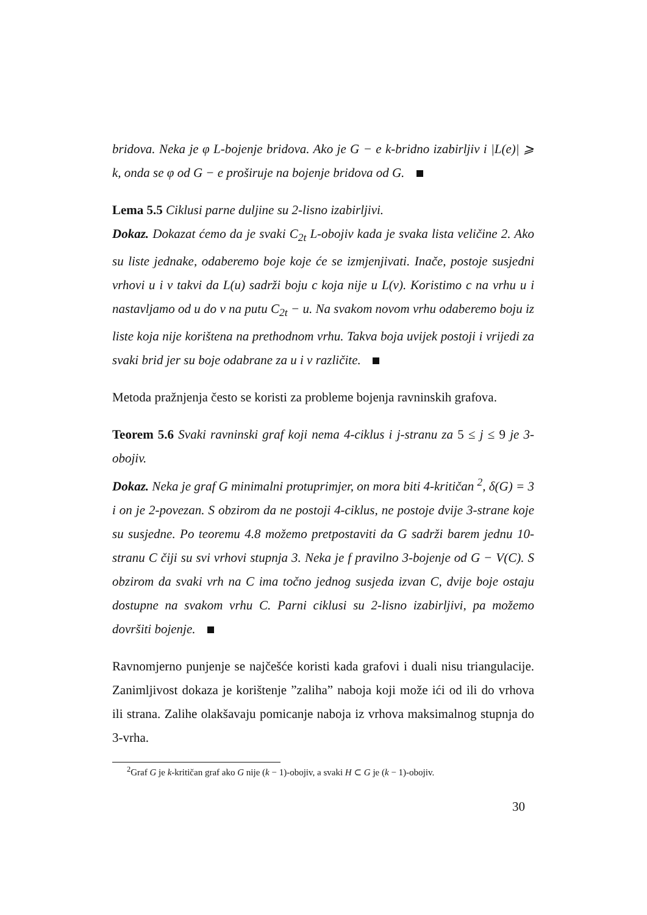bridova. Neka je φ L-bojenje bridova. Ako je G − e k-bridno izabirljiv i |L(e)| ⩾ k, onda se φ od G − e proširuje na bojenje bridova od G.
Lema 5.5 Ciklusi parne duljine su 2-lisno izabirljivi.
Dokaz. Dokazat ćemo da je svaki C<sub>2t</sub> L-obojiv kada je svaka lista veličine 2. Ako su liste jednake, odaberemo boje koje će se izmjenjivati. Inače, postoje susjedni vrhovi u i v takvi da L(u) sadrži boju c koja nije u L(v). Koristimo c na vrhu u i nastavljamo od u do v na putu C<sub>2t</sub> − u. Na svakom novom vrhu odaberemo boju iz liste koja nije korištena na prethodnom vrhu. Takva boja uvijek postoji i vrijedi za svaki brid jer su boje odabrane za u i v različite.
Metoda pražnjenja često se koristi za probleme bojenja ravninskih grafova.
Teorem 5.6 Svaki ravninski graf koji nema 4-ciklus i j-stranu za 5 ≤ j ≤ 9 je 3-obojiv.
Dokaz. Neka je graf G minimalni protuprimjer, on mora biti 4-kritičan <sup>2</sup>, δ(G) = 3 i on je 2-povezan. S obzirom da ne postoji 4-ciklus, ne postoje dvije 3-strane koje su susjedne. Po teoremu 4.8 možemo pretpostaviti da G sadrži barem jednu 10-stranu C čiji su svi vrhovi stupnja 3. Neka je f pravilno 3-bojenje od G − V(C). S obzirom da svaki vrh na C ima točno jednog susjeda izvan C, dvije boje ostaju dostupne na svakom vrhu C. Parni ciklusi su 2-lisno izabirljivi, pa možemo dovršiti bojenje.
Ravnomjerno punjenje se najčešće koristi kada grafovi i duali nisu triangulacije. Zanimljivost dokaza je korištenje ”zaliha” naboja koji može ići od ili do vrhova ili strana. Zalihe olakšavaju pomicanje naboja iz vrhova maksimalnog stupnja do 3-vrha.
<sup>2</sup> Graf G je k-kritičan graf ako G nije (k − 1)-obojiv, a svaki H ⊂ G je (k − 1)-obojiv.
30